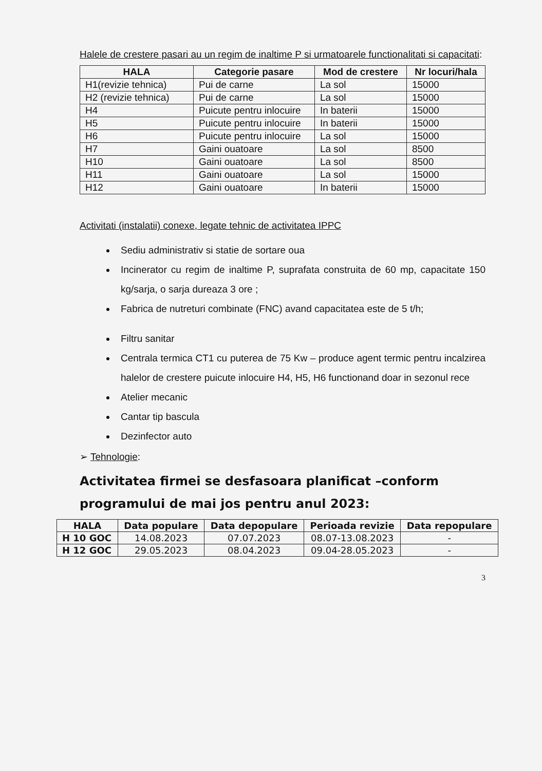Halele de crestere pasari au un regim de inaltime P si urmatoarele functionalitati si capacitati:
| HALA | Categorie pasare | Mod de crestere | Nr locuri/hala |
| --- | --- | --- | --- |
| H1(revizie tehnica) | Pui de carne | La sol | 15000 |
| H2 (revizie tehnica) | Pui de carne | La sol | 15000 |
| H4 | Puicute pentru inlocuire | In baterii | 15000 |
| H5 | Puicute pentru inlocuire | In baterii | 15000 |
| H6 | Puicute pentru inlocuire | La sol | 15000 |
| H7 | Gaini ouatoare | La sol | 8500 |
| H10 | Gaini ouatoare | La sol | 8500 |
| H11 | Gaini ouatoare | La sol | 15000 |
| H12 | Gaini ouatoare | In baterii | 15000 |
Activitati (instalatii) conexe, legate tehnic de activitatea IPPC
Sediu administrativ si statie de sortare oua
Incinerator cu regim de inaltime P, suprafata construita de 60 mp, capacitate 150 kg/sarja, o sarja dureaza 3 ore ;
Fabrica de nutreturi combinate (FNC) avand capacitatea este de 5 t/h;
Filtru sanitar
Centrala termica CT1 cu puterea de 75 Kw – produce agent termic pentru incalzirea halelor de crestere puicute inlocuire H4, H5, H6 functionand doar in sezonul rece
Atelier mecanic
Cantar tip bascula
Dezinfector auto
➢ Tehnologie:
Activitatea firmei se desfasoara planificat –conform programului de mai jos pentru anul 2023:
| HALA | Data populare | Data depopulare | Perioada revizie | Data repopulare |
| --- | --- | --- | --- | --- |
| H 10 GOC | 14.08.2023 | 07.07.2023 | 08.07-13.08.2023 | - |
| H 12 GOC | 29.05.2023 | 08.04.2023 | 09.04-28.05.2023 | - |
3